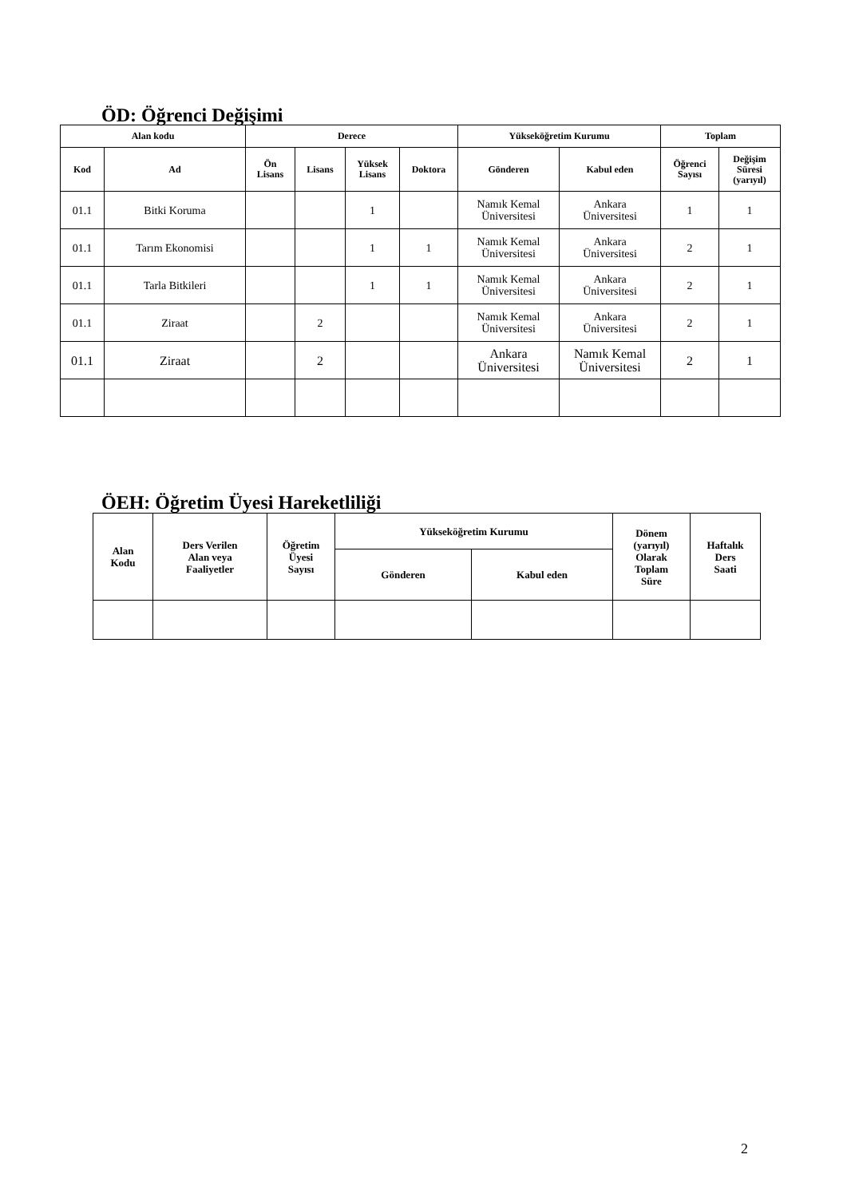ÖD: Öğrenci Değişimi
| Alan kodu | | Derece | | | | Yükseköğretim Kurumu | | Toplam | |
| --- | --- | --- | --- | --- | --- | --- | --- | --- | --- |
| Kod | Ad | Ön Lisans | Lisans | Yüksek Lisans | Doktora | Gönderen | Kabul eden | Öğrenci Sayısı | Değişim Süresi (yarıyıl) |
| 01.1 | Bitki Koruma | | | 1 | | Namık Kemal Üniversitesi | Ankara Üniversitesi | 1 | 1 |
| 01.1 | Tarım Ekonomisi | | | 1 | 1 | Namık Kemal Üniversitesi | Ankara Üniversitesi | 2 | 1 |
| 01.1 | Tarla Bitkileri | | | 1 | 1 | Namık Kemal Üniversitesi | Ankara Üniversitesi | 2 | 1 |
| 01.1 | Ziraat | | 2 | | | Namık Kemal Üniversitesi | Ankara Üniversitesi | 2 | 1 |
| 01.1 | Ziraat | | 2 | | | Ankara Üniversitesi | Namık Kemal Üniversitesi | 2 | 1 |
ÖEH: Öğretim Üyesi Hareketliliği
| Alan Kodu | Ders Verilen Alan veya Faaliyetler | Öğretim Üyesi Sayısı | Yükseköğretim Kurumu | | Dönem (yarıyıl) Olarak Toplam Süre | Haftalık Ders Saati |
| --- | --- | --- | --- | --- | --- | --- |
| | | | Gönderen | Kabul eden | | |
2